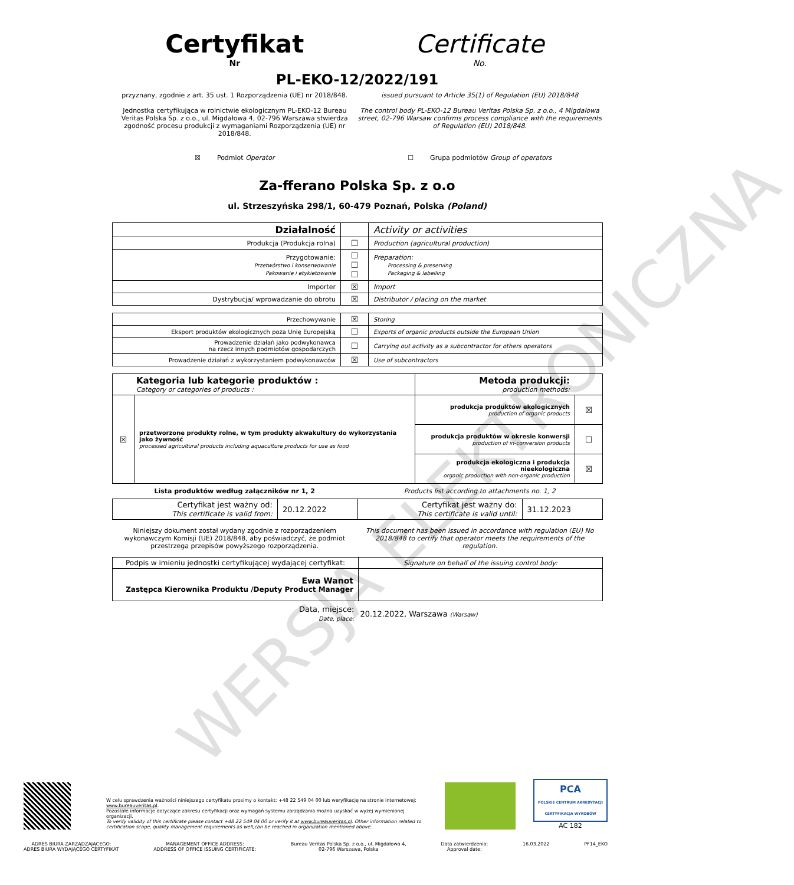WERSJA ELEKTRONICZNA
Certyfikat Certificate
Nr No.
PL-EKO-12/2022/191
przyznany, zgodnie z art. 35 ust. 1 Rozporządzenia (UE) nr 2018/848.
Jednostka certyfikująca w rolnictwie ekologicznym PL-EKO-12 Bureau Veritas Polska Sp. z o.o., ul. Migdałowa 4, 02-796 Warszawa stwierdza zgodność procesu produkcji z wymaganiami Rozporządzenia (UE) nr 2018/848.
issued pursuant to Article 35(1) of Regulation (EU) 2018/848
The control body PL-EKO-12 Bureau Veritas Polska Sp. z o.o., 4 Migdalowa street, 02-796 Warsaw confirms process compliance with the requirements of Regulation (EU) 2018/848.
☒ Podmiot Operator ☐ Grupa podmiotów Group of operators
Za-fferano Polska Sp. z o.o
ul. Strzeszyńska 298/1, 60-479 Poznań, Polska (Poland)
| Działalność | | Activity or activities |
| Produkcja (Produkcja rolna) | ☐ | Production (agricultural production) |
| Przygotowanie: Przetwórstwo i konserwowanie Pakowanie i etykietowanie | ☐ ☐ ☐ | Preparation: Processing & preserving Packaging & labelling |
| Importer | ☒ | Import |
| Dystrybucja/ wprowadzanie do obrotu | ☒ | Distributor / placing on the market |
| Przechowywanie | ☒ | Storing |
| Eksport produktów ekologicznych poza Unię Europejską | ☐ | Exports of organic products outside the European Union |
| Prowadzenie działań jako podwykonawca na rzecz innych podmiotów gospodarczych | ☐ | Carrying out activity as a subcontractor for others operators |
| Prowadzenie działań z wykorzystaniem podwykonawców | ☒ | Use of subcontractors |
| Kategoria lub kategorie produktów : Category or categories of products : | | Metoda produkcji: production methods: | |
| ☒ | przetworzone produkty rolne, w tym produkty akwakultury do wykorzystania jako żywność processed agricultural products including aquaculture products for use as food | produkcja produktów ekologicznych production of organic products | ☒ |
| | | produkcja produktów w okresie konwersji production of in-conversion products | ☐ |
| | | produkcja ekologiczna i produkcja nieekologiczna organic production with non-organic production | ☒ |
Lista produktów według załączników nr 1, 2
Products list according to attachments no. 1, 2
| Certyfikat jest ważny od: This certificate is valid from: | 20.12.2022 | Certyfikat jest ważny do: This certificate is valid until: | 31.12.2023 |
Niniejszy dokument został wydany zgodnie z rozporządzeniem wykonawczym Komisji (UE) 2018/848, aby poświadczyć, że podmiot przestrzega przepisów powyższego rozporządzenia.
This document has been issued in accordance with regulation (EU) No 2018/848 to certify that operator meets the requirements of the regulation.
| Podpis w imieniu jednostki certyfikującej wydającej certyfikat: | Signature on behalf of the issuing control body: |
| Ewa Wanot Zastępca Kierownika Produktu /Deputy Product Manager | |
Data, miejsce:
Date, place:
20.12.2022, Warszawa (Warsaw)
W celu sprawdzenia ważności niniejszego certyfikatu prosimy o kontakt: +48 22 549 04 00 lub weryfikację na stronie internetowej: www.bureauveritas.pl.
Pozostałe informacje dotyczące zakresu certyfikacji oraz wymagań systemu zarządzania można uzyskać w wyżej wymienionej organizacji.
To verify validity of this certificate please contact +48 22 549 04 00 or verify it at www.bureauveritas.pl. Other information related to certification scope, quality management requirements as well,can be reached in organization mentioned above.
PCA
POLSKIE CENTRUM AKREDYTACJI
CERTYFIKACJA WYROBÓW
AC 182
ADRES BIURA ZARZĄDZAJĄCEGO:
ADRES BIURA WYDAJĄCEGO CERTYFIKAT
MANAGEMENT OFFICE ADDRESS:
ADDRESS OF OFFICE ISSUING CERTIFICATE:
Bureau Veritas Polska Sp. z o.o., ul. Migdałowa 4,
02-796 Warszawa, Polska
Data zatwierdzenia:
Approval date:
16.03.2022 PF14_EKO